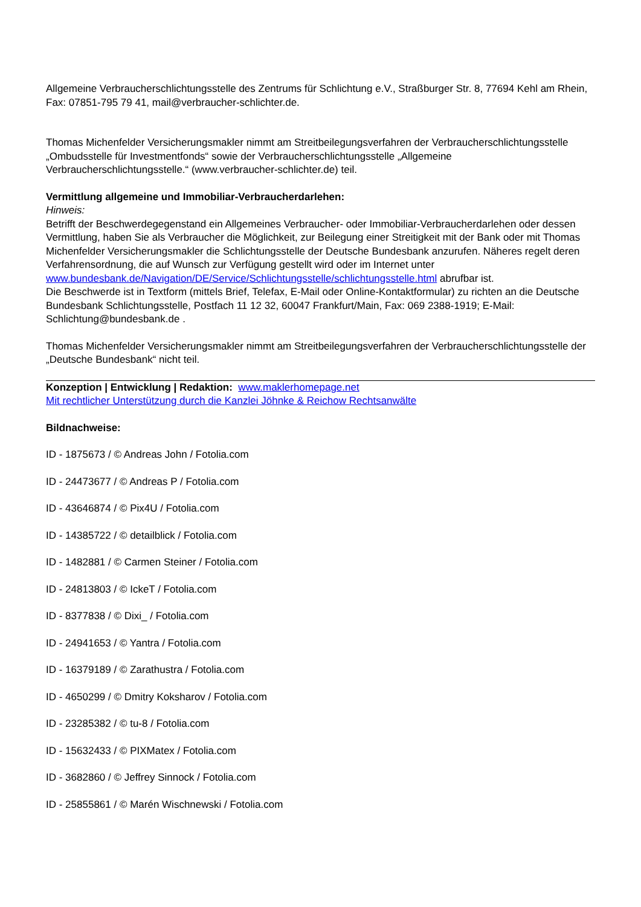Allgemeine Verbraucherschlichtungsstelle des Zentrums für Schlichtung e.V., Straßburger Str. 8, 77694 Kehl am Rhein, Fax: 07851-795 79 41, mail@verbraucher-schlichter.de.
Thomas Michenfelder Versicherungsmakler nimmt am Streitbeilegungsverfahren der Verbraucherschlichtungsstelle „Ombudsstelle für Investmentfonds“ sowie der Verbraucherschlichtungsstelle „Allgemeine Verbraucherschlichtungsstelle.“ (www.verbraucher-schlichter.de) teil.
Vermittlung allgemeine und Immobiliar-Verbraucherdarlehen:
Hinweis:
Betrifft der Beschwerdegegenstand ein Allgemeines Verbraucher- oder Immobiliar-Verbraucherdarlehen oder dessen Vermittlung, haben Sie als Verbraucher die Möglichkeit, zur Beilegung einer Streitigkeit mit der Bank oder mit Thomas Michenfelder Versicherungsmakler die Schlichtungsstelle der Deutsche Bundesbank anzurufen. Näheres regelt deren Verfahrensordnung, die auf Wunsch zur Verfügung gestellt wird oder im Internet unter www.bundesbank.de/Navigation/DE/Service/Schlichtungsstelle/schlichtungsstelle.html abrufbar ist.
Die Beschwerde ist in Textform (mittels Brief, Telefax, E-Mail oder Online-Kontaktformular) zu richten an die Deutsche Bundesbank Schlichtungsstelle, Postfach 11 12 32, 60047 Frankfurt/Main, Fax: 069 2388-1919; E-Mail: Schlichtung@bundesbank.de .
Thomas Michenfelder Versicherungsmakler nimmt am Streitbeilegungsverfahren der Verbraucherschlichtungsstelle der „Deutsche Bundesbank“ nicht teil.
Konzeption | Entwicklung | Redaktion: www.maklerhomepage.net
Mit rechtlicher Unterstützung durch die Kanzlei Jöhnke & Reichow Rechtsanwälte
Bildnachweise:
ID - 1875673 / © Andreas John / Fotolia.com
ID - 24473677 / © Andreas P / Fotolia.com
ID - 43646874 / © Pix4U / Fotolia.com
ID - 14385722 / © detailblick / Fotolia.com
ID - 1482881 / © Carmen Steiner / Fotolia.com
ID - 24813803 / © IckeT / Fotolia.com
ID - 8377838 / © Dixi_ / Fotolia.com
ID - 24941653 / © Yantra / Fotolia.com
ID - 16379189 / © Zarathustra / Fotolia.com
ID - 4650299 / © Dmitry Koksharov / Fotolia.com
ID - 23285382 / © tu-8 / Fotolia.com
ID - 15632433 / © PIXMatex / Fotolia.com
ID - 3682860 / © Jeffrey Sinnock / Fotolia.com
ID - 25855861 / © Marén Wischnewski / Fotolia.com